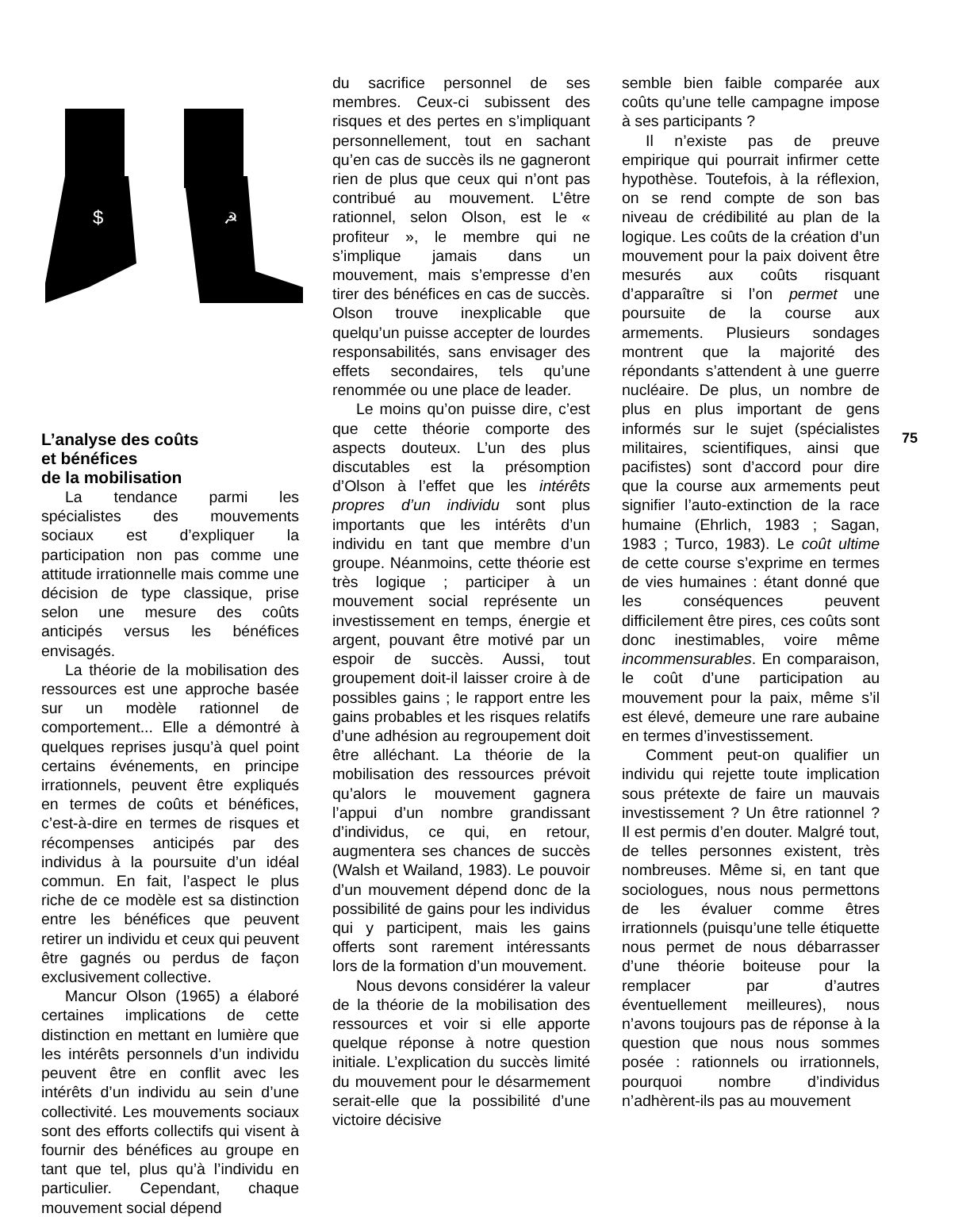$
☭
L’analyse des coûts
et bénéfices
de la mobilisation
La tendance parmi les spécialistes des mouvements sociaux est d’expliquer la participation non pas comme une attitude irrationnelle mais comme une décision de type classique, prise selon une mesure des coûts anticipés versus les bénéfices envisagés.
La théorie de la mobilisation des ressources est une approche basée sur un modèle rationnel de comportement... Elle a démontré à quelques reprises jusqu’à quel point certains événements, en principe irrationnels, peuvent être expliqués en termes de coûts et bénéfices, c’est-à-dire en termes de risques et récompenses anticipés par des individus à la poursuite d’un idéal commun. En fait, l’aspect le plus riche de ce modèle est sa distinction entre les bénéfices que peuvent retirer un individu et ceux qui peuvent être gagnés ou perdus de façon exclusivement collective.
Mancur Olson (1965) a élaboré certaines implications de cette distinction en mettant en lumière que les intérêts personnels d’un individu peuvent être en conflit avec les intérêts d’un individu au sein d’une collectivité. Les mouvements sociaux sont des efforts collectifs qui visent à fournir des bénéfices au groupe en tant que tel, plus qu’à l’individu en particulier. Cependant, chaque mouvement social dépend
du sacrifice personnel de ses membres. Ceux-ci subissent des risques et des pertes en s’impliquant personnellement, tout en sachant qu’en cas de succès ils ne gagneront rien de plus que ceux qui n’ont pas contribué au mouvement. L’être rationnel, selon Olson, est le « profiteur », le membre qui ne s’implique jamais dans un mouvement, mais s’empresse d’en tirer des bénéfices en cas de succès. Olson trouve inexplicable que quelqu’un puisse accepter de lourdes responsabilités, sans envisager des effets secondaires, tels qu’une renommée ou une place de leader.
Le moins qu’on puisse dire, c’est que cette théorie comporte des aspects douteux. L’un des plus discutables est la présomption d’Olson à l’effet que les intérêts propres d’un individu sont plus importants que les intérêts d’un individu en tant que membre d’un groupe. Néanmoins, cette théorie est très logique ; participer à un mouvement social représente un investissement en temps, énergie et argent, pouvant être motivé par un espoir de succès. Aussi, tout groupement doit-il laisser croire à de possibles gains ; le rapport entre les gains probables et les risques relatifs d’une adhésion au regroupement doit être alléchant. La théorie de la mobilisation des ressources prévoit qu’alors le mouvement gagnera l’appui d’un nombre grandissant d’individus, ce qui, en retour, augmentera ses chances de succès (Walsh et Wailand, 1983). Le pouvoir d’un mouvement dépend donc de la possibilité de gains pour les individus qui y participent, mais les gains offerts sont rarement intéressants lors de la formation d’un mouvement.
Nous devons considérer la valeur de la théorie de la mobilisation des ressources et voir si elle apporte quelque réponse à notre question initiale. L’explication du succès limité du mouvement pour le désarmement serait-elle que la possibilité d’une victoire décisive
semble bien faible comparée aux coûts qu’une telle campagne impose à ses participants ?
Il n’existe pas de preuve empirique qui pourrait infirmer cette hypothèse. Toutefois, à la réflexion, on se rend compte de son bas niveau de crédibilité au plan de la logique. Les coûts de la création d’un mouvement pour la paix doivent être mesurés aux coûts risquant d’apparaître si l’on permet une poursuite de la course aux armements. Plusieurs sondages montrent que la majorité des répondants s’attendent à une guerre nucléaire. De plus, un nombre de plus en plus important de gens informés sur le sujet (spécialistes militaires, scientifiques, ainsi que pacifistes) sont d’accord pour dire que la course aux armements peut signifier l’auto-extinction de la race humaine (Ehrlich, 1983 ; Sagan, 1983 ; Turco, 1983). Le coût ultime de cette course s’exprime en termes de vies humaines : étant donné que les conséquences peuvent difficilement être pires, ces coûts sont donc inestimables, voire même incommensurables. En comparaison, le coût d’une participation au mouvement pour la paix, même s’il est élevé, demeure une rare aubaine en termes d’investissement.
Comment peut-on qualifier un individu qui rejette toute implication sous prétexte de faire un mauvais investissement ? Un être rationnel ? Il est permis d’en douter. Malgré tout, de telles personnes existent, très nombreuses. Même si, en tant que sociologues, nous nous permettons de les évaluer comme êtres irrationnels (puisqu’une telle étiquette nous permet de nous débarrasser d’une théorie boiteuse pour la remplacer par d’autres éventuellement meilleures), nous n’avons toujours pas de réponse à la question que nous nous sommes posée : rationnels ou irrationnels, pourquoi nombre d’individus n’adhèrent-ils pas au mouvement
75